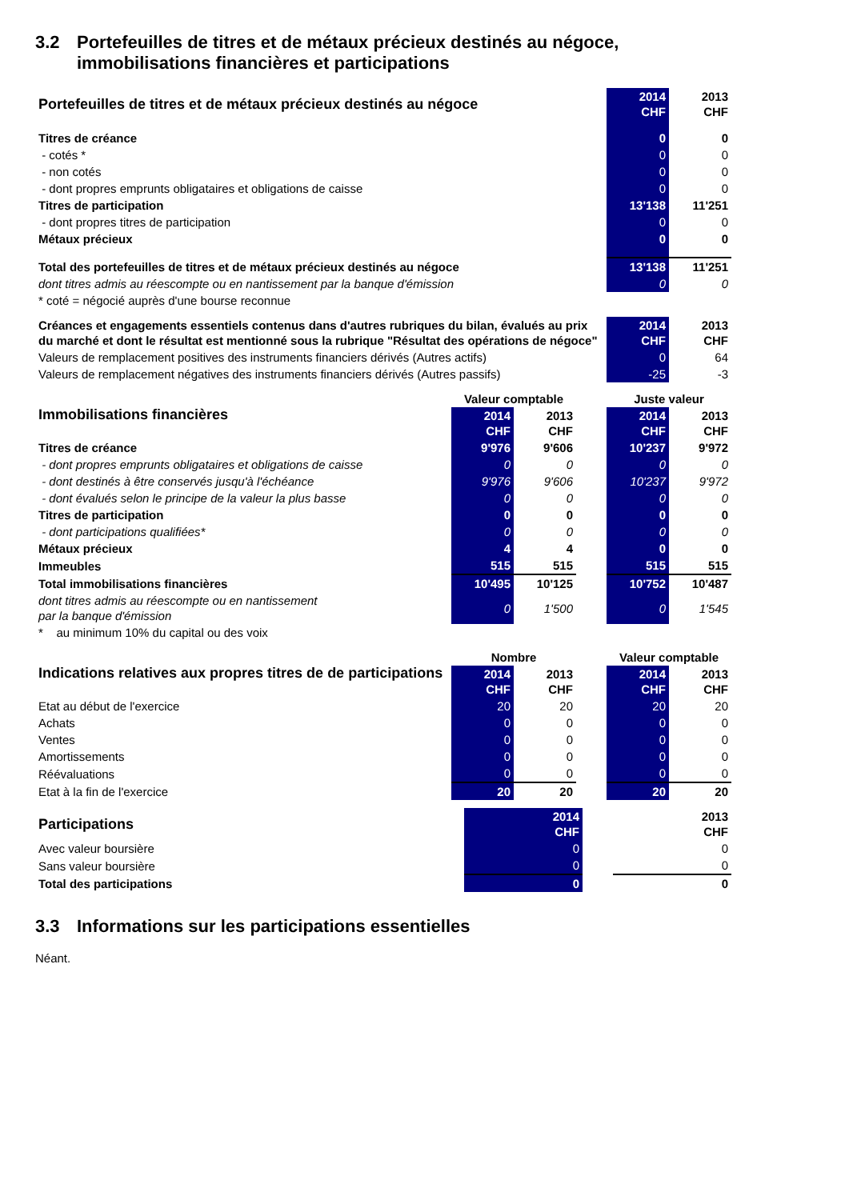3.2 Portefeuilles de titres et de métaux précieux destinés au négoce, immobilisations financières et participations
| Portefeuilles de titres et de métaux précieux destinés au négoce | 2014 CHF | 2013 CHF |
| Titres de créance | 0 | 0 |
| - cotés * | 0 | 0 |
| - non cotés | 0 | 0 |
| - dont propres emprunts obligataires et obligations de caisse | 0 | 0 |
| Titres de participation | 13'138 | 11'251 |
| - dont propres titres de participation | 0 | 0 |
| Métaux précieux | 0 | 0 |
| Total des portefeuilles de titres et de métaux précieux destinés au négoce | 13'138 | 11'251 |
| dont titres admis au réescompte ou en nantissement par la banque d'émission | 0 | 0 |
| * coté = négocié auprès d'une bourse reconnue | | |
| Créances et engagements essentiels contenus dans d'autres rubriques du bilan, évalués au prix du marché et dont le résultat est mentionné sous la rubrique "Résultat des opérations de négoce" | 2014 CHF | 2013 CHF |
| Valeurs de remplacement positives des instruments financiers dérivés (Autres actifs) | 0 | 64 |
| Valeurs de remplacement négatives des instruments financiers dérivés (Autres passifs) | -25 | -3 |
| Immobilisations financières | Valeur comptable | | | Juste valeur | |
| | 2014 CHF | 2013 CHF | | 2014 CHF | 2013 CHF |
| Titres de créance | 9'976 | 9'606 | | 10'237 | 9'972 |
| - dont propres emprunts obligataires et obligations de caisse | 0 | 0 | | 0 | 0 |
| - dont destinés à être conservés jusqu'à l'échéance | 9'976 | 9'606 | | 10'237 | 9'972 |
| - dont évalués selon le principe de la valeur la plus basse | 0 | 0 | | 0 | 0 |
| Titres de participation | 0 | 0 | | 0 | 0 |
| - dont participations qualifiées* | 0 | 0 | | 0 | 0 |
| Métaux précieux | 4 | 4 | | 0 | 0 |
| Immeubles | 515 | 515 | | 515 | 515 |
| Total immobilisations financières | 10'495 | 10'125 | | 10'752 | 10'487 |
| dont titres admis au réescompte ou en nantissement par la banque d'émission | 0 | 1'500 | | 0 | 1'545 |
| * au minimum 10% du capital ou des voix | | | | | |
| Indications relatives aux propres titres de de participations | Nombre | | | Valeur comptable | |
| | 2014 CHF | 2013 CHF | | 2014 CHF | 2013 CHF |
| Etat au début de l'exercice | 20 | 20 | | 20 | 20 |
| Achats | 0 | 0 | | 0 | 0 |
| Ventes | 0 | 0 | | 0 | 0 |
| Amortissements | 0 | 0 | | 0 | 0 |
| Réévaluations | 0 | 0 | | 0 | 0 |
| Etat à la fin de l'exercice | 20 | 20 | | 20 | 20 |
| Participations | 2014 CHF | | 2013 CHF |
| Avec valeur boursière | 0 | | 0 |
| Sans valeur boursière | 0 | | 0 |
| Total des participations | 0 | | 0 |
3.3 Informations sur les participations essentielles
Néant.